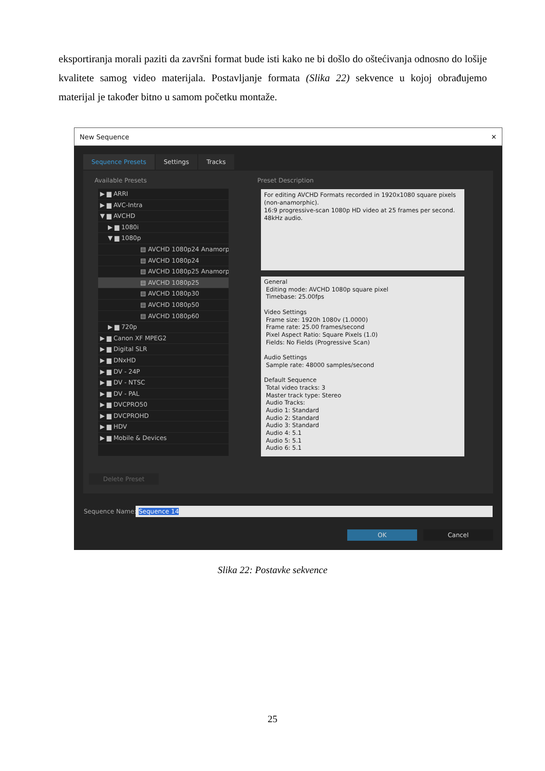eksportiranja morali paziti da završni format bude isti kako ne bi došlo do oštećivanja odnosno do lošije kvalitete samog video materijala. Postavljanje formata (Slika 22) sekvence u kojoj obrađujemo materijal je također bitno u samom početku montaže.
New Sequence ✕
Sequence Presets Settings Tracks
Available Presets Preset Description
▶ ▆ ARRI
▶ ▆ AVC-Intra
▼ ▆ AVCHD
▶ ▆ 1080i
▼ ▆ 1080p
▤ AVCHD 1080p24 Anamorp
▤ AVCHD 1080p24
▤ AVCHD 1080p25 Anamorp
▤ AVCHD 1080p25
▤ AVCHD 1080p30
▤ AVCHD 1080p50
▤ AVCHD 1080p60
▶ ▆ 720p
▶ ▆ Canon XF MPEG2
▶ ▆ Digital SLR
▶ ▆ DNxHD
▶ ▆ DV - 24P
▶ ▆ DV - NTSC
▶ ▆ DV - PAL
▶ ▆ DVCPRO50
▶ ▆ DVCPROHD
▶ ▆ HDV
▶ ▆ Mobile & Devices
For editing AVCHD Formats recorded in 1920x1080 square pixels (non-anamorphic).
16:9 progressive-scan 1080p HD video at 25 frames per second.
48kHz audio.
General
Editing mode: AVCHD 1080p square pixel
Timebase: 25.00fps
Video Settings
Frame size: 1920h 1080v (1.0000)
Frame rate: 25.00 frames/second
Pixel Aspect Ratio: Square Pixels (1.0)
Fields: No Fields (Progressive Scan)
Audio Settings
Sample rate: 48000 samples/second
Default Sequence
Total video tracks: 3
Master track type: Stereo
Audio Tracks:
Audio 1: Standard
Audio 2: Standard
Audio 3: Standard
Audio 4: 5.1
Audio 5: 5.1
Audio 6: 5.1
Delete Preset
Sequence Name: Sequence 14
OK Cancel
Slika 22: Postavke sekvence
25